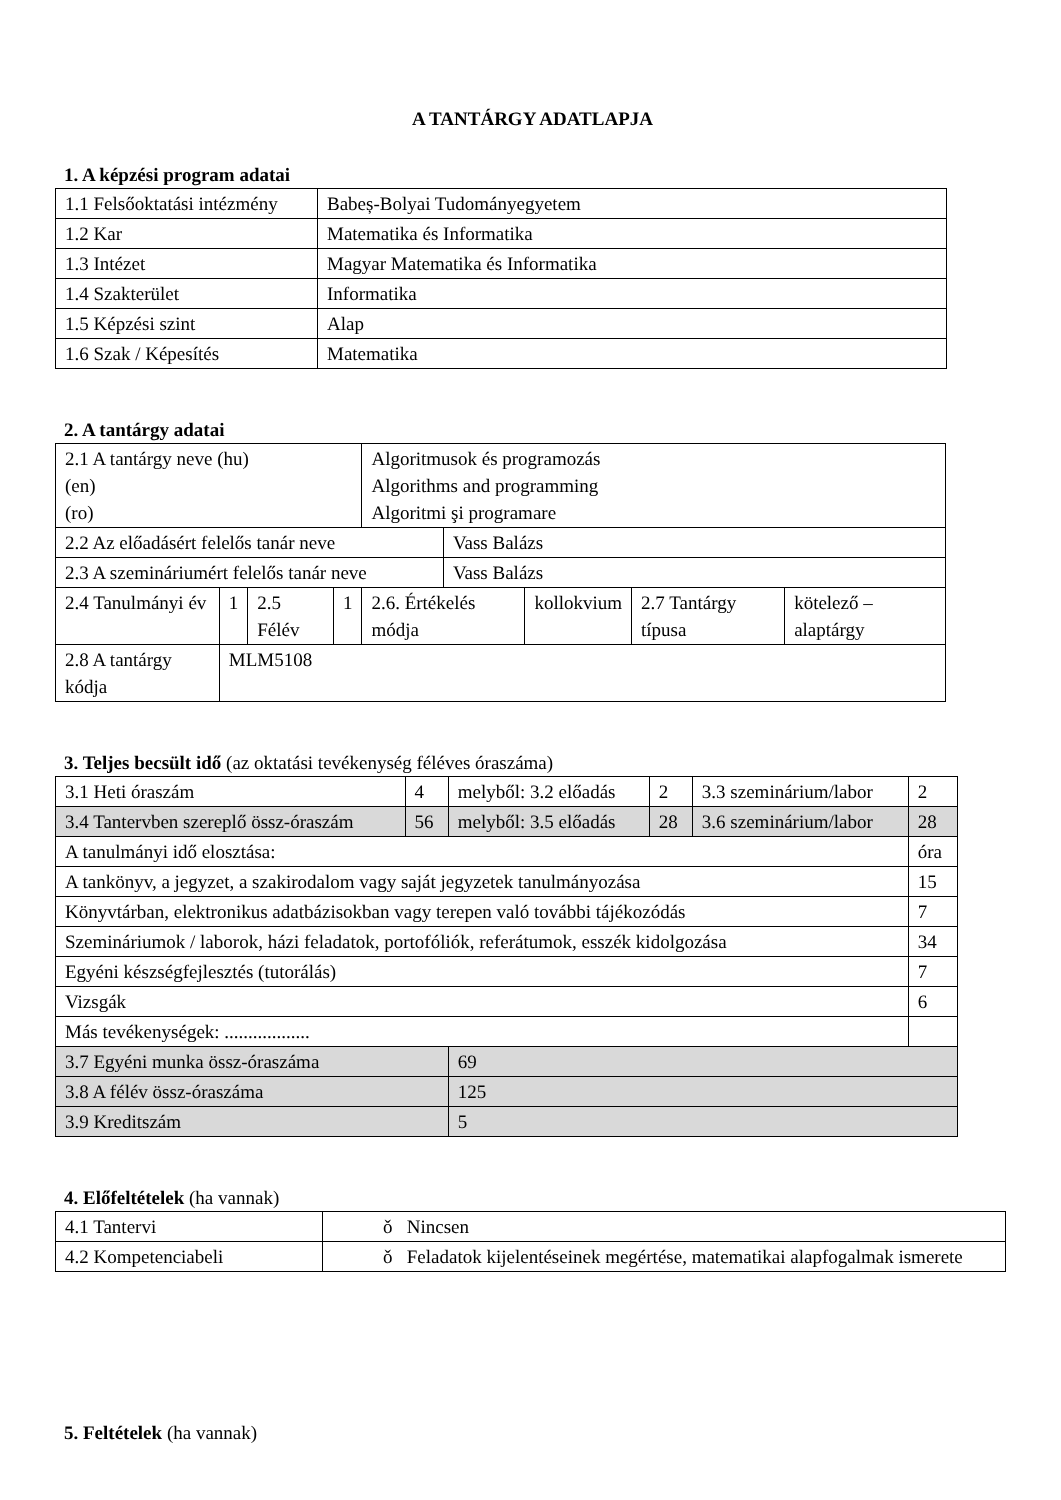A TANTÁRGY ADATLAPJA
1. A képzési program adatai
| 1.1 Felsőoktatási intézmény | Babeș-Bolyai Tudományegyetem |
| 1.2 Kar | Matematika és Informatika |
| 1.3 Intézet | Magyar Matematika és Informatika |
| 1.4 Szakterület | Informatika |
| 1.5 Képzési szint | Alap |
| 1.6 Szak / Képesítés | Matematika |
2. A tantárgy adatai
| 2.1 A tantárgy neve (hu) (en) (ro) | | | | Algoritmusok és programozás Algorithms and programming Algoritmi şi programare | | | | |
| 2.2 Az előadásért felelős tanár neve | | | | | Vass Balázs | | | |
| 2.3 A szemináriumért felelős tanár neve | | | | | Vass Balázs | | | |
| 2.4 Tanulmányi év | 1 | 2.5 Félév | 1 | 2.6. Értékelés módja | | kollokvium | 2.7 Tantárgy típusa | kötelező – alaptárgy |
| 2.8 A tantárgy kódja | MLM5108 | | | | | | | |
3. Teljes becsült idő (az oktatási tevékenység féléves óraszáma)
| 3.1 Heti óraszám | 4 | melyből: 3.2 előadás | 2 | 3.3 szeminárium/labor | 2 |
| 3.4 Tantervben szereplő össz-óraszám | 56 | melyből: 3.5 előadás | 28 | 3.6 szeminárium/labor | 28 |
| A tanulmányi idő elosztása: | | | | | óra |
| A tankönyv, a jegyzet, a szakirodalom vagy saját jegyzetek tanulmányozása | | | | | 15 |
| Könyvtárban, elektronikus adatbázisokban vagy terepen való további tájékozódás | | | | | 7 |
| Szemináriumok / laborok, házi feladatok, portofóliók, referátumok, esszék kidolgozása | | | | | 34 |
| Egyéni készségfejlesztés (tutorálás) | | | | | 7 |
| Vizsgák | | | | | 6 |
| Más tevékenységek: .................. | | | | | |
| 3.7 Egyéni munka össz-óraszáma | | 69 | | | |
| 3.8 A félév össz-óraszáma | | 125 | | | |
| 3.9 Kreditszám | | 5 | | | |
4. Előfeltételek (ha vannak)
| 4.1 Tantervi | ǒ Nincsen |
| 4.2 Kompetenciabeli | ǒ Feladatok kijelentéseinek megértése, matematikai alapfogalmak ismerete |
5. Feltételek (ha vannak)